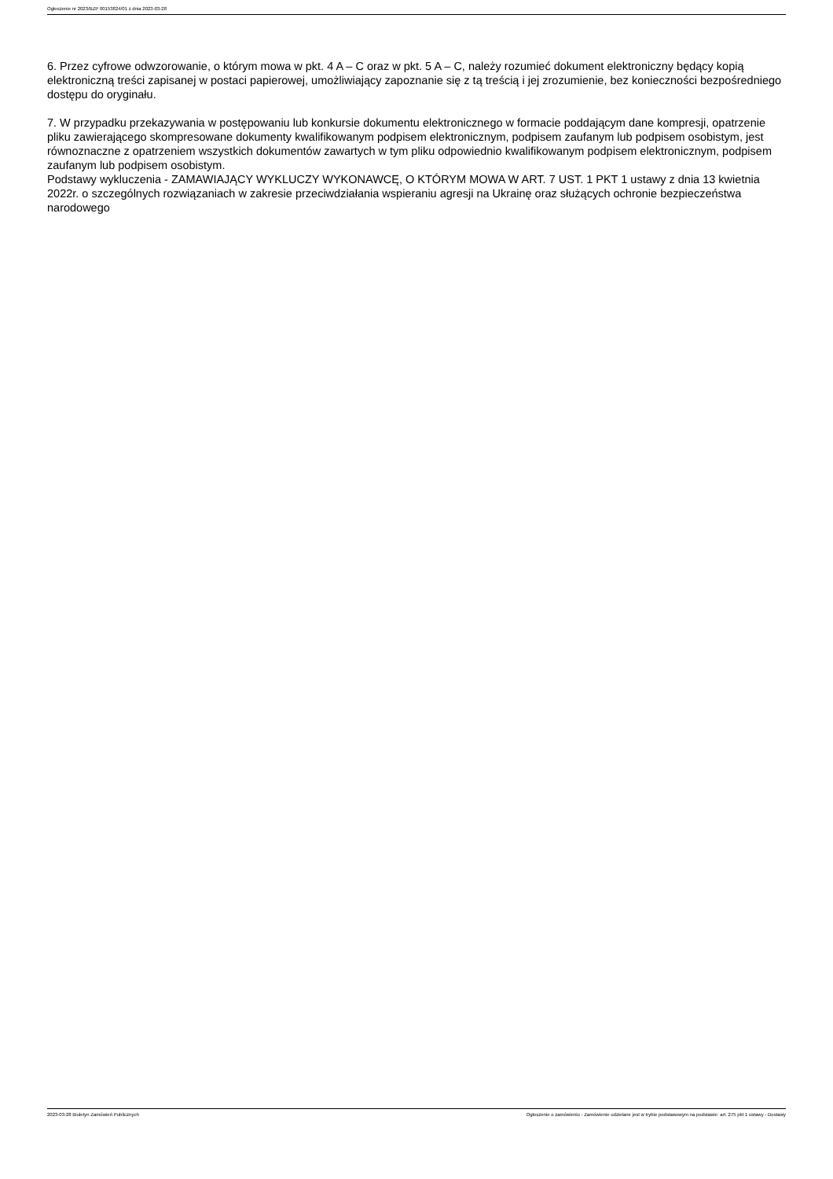Ogłoszenie nr 2023/BZP 00153824/01 z dnia 2023-03-28
6. Przez cyfrowe odwzorowanie, o którym mowa w pkt. 4 A – C oraz w pkt. 5 A – C, należy rozumieć dokument elektroniczny będący kopią elektroniczną treści zapisanej w postaci papierowej, umożliwiający zapoznanie się z tą treścią i jej zrozumienie, bez konieczności bezpośredniego dostępu do oryginału.
7. W przypadku przekazywania w postępowaniu lub konkursie dokumentu elektronicznego w formacie poddającym dane kompresji, opatrzenie pliku zawierającego skompresowane dokumenty kwalifikowanym podpisem elektronicznym, podpisem zaufanym lub podpisem osobistym, jest równoznaczne z opatrzeniem wszystkich dokumentów zawartych w tym pliku odpowiednio kwalifikowanym podpisem elektronicznym, podpisem zaufanym lub podpisem osobistym.
Podstawy wykluczenia - ZAMAWIAJĄCY WYKLUCZY WYKONAWCĘ, O KTÓRYM MOWA W ART. 7 UST. 1 PKT 1 ustawy z dnia 13 kwietnia 2022r. o szczególnych rozwiązaniach w zakresie przeciwdziałania wspieraniu agresji na Ukrainę oraz służących ochronie bezpieczeństwa narodowego
2023-03-28 Biuletyn Zamówień Publicznych Ogłoszenie o zamówieniu - Zamówienie udzielane jest w trybie podstawowym na podstawie: art. 275 pkt 1 ustawy - Dostawy